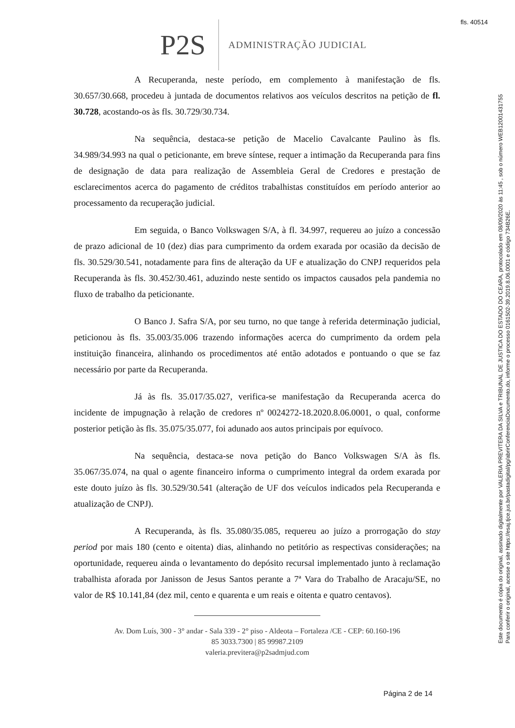fls. 40514
Este documento é cópia do original, assinado digitalmente por VALERIA PREVITERA DA SILVA e TRIBUNAL DE JUSTICA DO ESTADO DO CEARA, protocolado em 08/09/2020 às 11:45 , sob o número WEB12001431755
Para conferir o original, acesse o site https://esaj.tjce.jus.br/pastadigital/pg/abrirConferenciaDocumento.do, informe o processo 0161502-39.2019.8.06.0001 e código 734B26E.
P2S
ADMINISTRAÇÃO JUDICIAL
A Recuperanda, neste período, em complemento à manifestação de fls. 30.657/30.668, procedeu à juntada de documentos relativos aos veículos descritos na petição de fl. 30.728, acostando-os às fls. 30.729/30.734.
Na sequência, destaca-se petição de Macelio Cavalcante Paulino às fls. 34.989/34.993 na qual o peticionante, em breve síntese, requer a intimação da Recuperanda para fins de designação de data para realização de Assembleia Geral de Credores e prestação de esclarecimentos acerca do pagamento de créditos trabalhistas constituídos em período anterior ao processamento da recuperação judicial.
Em seguida, o Banco Volkswagen S/A, à fl. 34.997, requereu ao juízo a concessão de prazo adicional de 10 (dez) dias para cumprimento da ordem exarada por ocasião da decisão de fls. 30.529/30.541, notadamente para fins de alteração da UF e atualização do CNPJ requeridos pela Recuperanda às fls. 30.452/30.461, aduzindo neste sentido os impactos causados pela pandemia no fluxo de trabalho da peticionante.
O Banco J. Safra S/A, por seu turno, no que tange à referida determinação judicial, peticionou às fls. 35.003/35.006 trazendo informações acerca do cumprimento da ordem pela instituição financeira, alinhando os procedimentos até então adotados e pontuando o que se faz necessário por parte da Recuperanda.
Já às fls. 35.017/35.027, verifica-se manifestação da Recuperanda acerca do incidente de impugnação à relação de credores nº 0024272-18.2020.8.06.0001, o qual, conforme posterior petição às fls. 35.075/35.077, foi adunado aos autos principais por equívoco.
Na sequência, destaca-se nova petição do Banco Volkswagen S/A às fls. 35.067/35.074, na qual o agente financeiro informa o cumprimento integral da ordem exarada por este douto juízo às fls. 30.529/30.541 (alteração de UF dos veículos indicados pela Recuperanda e atualização de CNPJ).
A Recuperanda, às fls. 35.080/35.085, requereu ao juízo a prorrogação do stay period por mais 180 (cento e oitenta) dias, alinhando no petitório as respectivas considerações; na oportunidade, requereu ainda o levantamento do depósito recursal implementado junto à reclamação trabalhista aforada por Janisson de Jesus Santos perante a 7ª Vara do Trabalho de Aracaju/SE, no valor de R$ 10.141,84 (dez mil, cento e quarenta e um reais e oitenta e quatro centavos).
Av. Dom Luís, 300 - 3° andar - Sala 339 - 2° piso - Aldeota – Fortaleza /CE - CEP: 60.160-196
85 3033.7300 | 85 99987.2109
valeria.previtera@p2sadmjud.com
Página 2 de 14